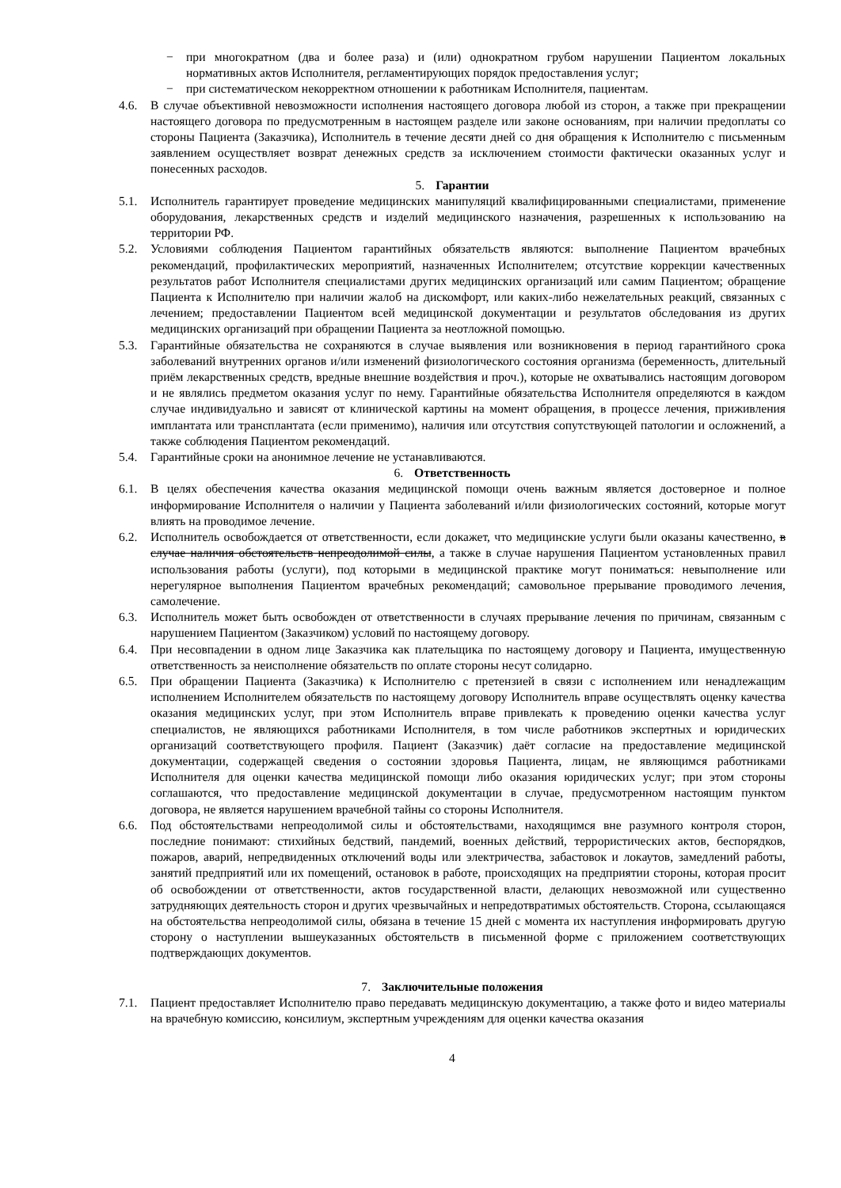− при многократном (два и более раза) и (или) однократном грубом нарушении Пациентом локальных нормативных актов Исполнителя, регламентирующих порядок предоставления услуг;
− при систематическом некорректном отношении к работникам Исполнителя, пациентам.
4.6. В случае объективной невозможности исполнения настоящего договора любой из сторон, а также при прекращении настоящего договора по предусмотренным в настоящем разделе или законе основаниям, при наличии предоплаты со стороны Пациента (Заказчика), Исполнитель в течение десяти дней со дня обращения к Исполнителю с письменным заявлением осуществляет возврат денежных средств за исключением стоимости фактически оказанных услуг и понесенных расходов.
5. Гарантии
5.1. Исполнитель гарантирует проведение медицинских манипуляций квалифицированными специалистами, применение оборудования, лекарственных средств и изделий медицинского назначения, разрешенных к использованию на территории РФ.
5.2. Условиями соблюдения Пациентом гарантийных обязательств являются: выполнение Пациентом врачебных рекомендаций, профилактических мероприятий, назначенных Исполнителем; отсутствие коррекции качественных результатов работ Исполнителя специалистами других медицинских организаций или самим Пациентом; обращение Пациента к Исполнителю при наличии жалоб на дискомфорт, или каких-либо нежелательных реакций, связанных с лечением; предоставлении Пациентом всей медицинской документации и результатов обследования из других медицинских организаций при обращении Пациента за неотложной помощью.
5.3. Гарантийные обязательства не сохраняются в случае выявления или возникновения в период гарантийного срока заболеваний внутренних органов и/или изменений физиологического состояния организма (беременность, длительный приём лекарственных средств, вредные внешние воздействия и проч.), которые не охватывались настоящим договором и не являлись предметом оказания услуг по нему. Гарантийные обязательства Исполнителя определяются в каждом случае индивидуально и зависят от клинической картины на момент обращения, в процессе лечения, приживления имплантата или трансплантата (если применимо), наличия или отсутствия сопутствующей патологии и осложнений, а также соблюдения Пациентом рекомендаций.
5.4. Гарантийные сроки на анонимное лечение не устанавливаются.
6. Ответственность
6.1. В целях обеспечения качества оказания медицинской помощи очень важным является достоверное и полное информирование Исполнителя о наличии у Пациента заболеваний и/или физиологических состояний, которые могут влиять на проводимое лечение.
6.2. Исполнитель освобождается от ответственности, если докажет, что медицинские услуги были оказаны качественно, в случае наличия обстоятельств непреодолимой силы, а также в случае нарушения Пациентом установленных правил использования работы (услуги), под которыми в медицинской практике могут пониматься: невыполнение или нерегулярное выполнения Пациентом врачебных рекомендаций; самовольное прерывание проводимого лечения, самолечение.
6.3. Исполнитель может быть освобожден от ответственности в случаях прерывание лечения по причинам, связанным с нарушением Пациентом (Заказчиком) условий по настоящему договору.
6.4. При несовпадении в одном лице Заказчика как плательщика по настоящему договору и Пациента, имущественную ответственность за неисполнение обязательств по оплате стороны несут солидарно.
6.5. При обращении Пациента (Заказчика) к Исполнителю с претензией в связи с исполнением или ненадлежащим исполнением Исполнителем обязательств по настоящему договору Исполнитель вправе осуществлять оценку качества оказания медицинских услуг, при этом Исполнитель вправе привлекать к проведению оценки качества услуг специалистов, не являющихся работниками Исполнителя, в том числе работников экспертных и юридических организаций соответствующего профиля. Пациент (Заказчик) даёт согласие на предоставление медицинской документации, содержащей сведения о состоянии здоровья Пациента, лицам, не являющимся работниками Исполнителя для оценки качества медицинской помощи либо оказания юридических услуг; при этом стороны соглашаются, что предоставление медицинской документации в случае, предусмотренном настоящим пунктом договора, не является нарушением врачебной тайны со стороны Исполнителя.
6.6. Под обстоятельствами непреодолимой силы и обстоятельствами, находящимся вне разумного контроля сторон, последние понимают: стихийных бедствий, пандемий, военных действий, террористических актов, беспорядков, пожаров, аварий, непредвиденных отключений воды или электричества, забастовок и локаутов, замедлений работы, занятий предприятий или их помещений, остановок в работе, происходящих на предприятии стороны, которая просит об освобождении от ответственности, актов государственной власти, делающих невозможной или существенно затрудняющих деятельность сторон и других чрезвычайных и непредотвратимых обстоятельств. Сторона, ссылающаяся на обстоятельства непреодолимой силы, обязана в течение 15 дней с момента их наступления информировать другую сторону о наступлении вышеуказанных обстоятельств в письменной форме с приложением соответствующих подтверждающих документов.
7. Заключительные положения
7.1. Пациент предоставляет Исполнителю право передавать медицинскую документацию, а также фото и видео материалы на врачебную комиссию, консилиум, экспертным учреждениям для оценки качества оказания
4